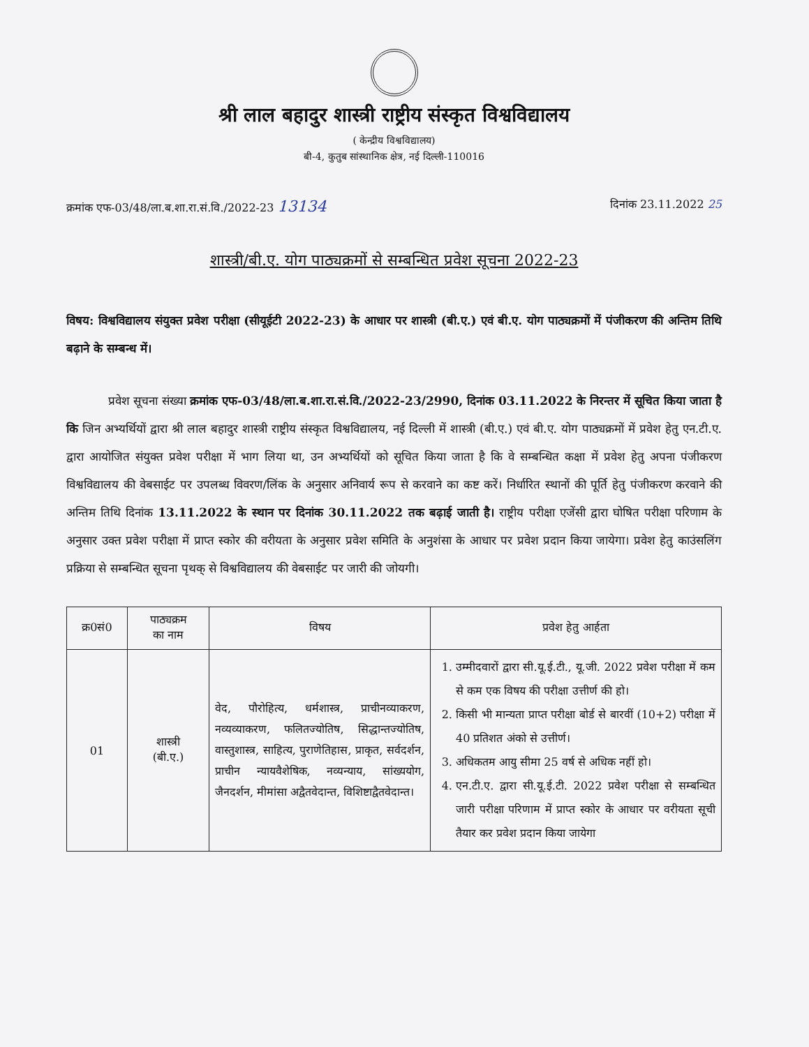श्री लाल बहादुर शास्त्री राष्ट्रीय संस्कृत विश्वविद्यालय
( केन्द्रीय विश्वविद्यालय)
बी-4, कुतुब सांस्थानिक क्षेत्र, नई दिल्ली-110016
क्रमांक एफ-03/48/ला.ब.शा.रा.सं.वि./2022-23 13134 दिनांक 23.11.2022 25
शास्त्री/बी.ए. योग पाठ्यक्रमों से सम्बन्धित प्रवेश सूचना 2022-23
विषय: विश्वविद्यालय संयुक्त प्रवेश परीक्षा (सीयूईटी 2022-23) के आधार पर शास्त्री (बी.ए.) एवं बी.ए. योग पाठ्यक्रमों में पंजीकरण की अन्तिम तिथि बढ़ाने के सम्बन्ध में।
प्रवेश सूचना संख्या क्रमांक एफ-03/48/ला.ब.शा.रा.सं.वि./2022-23/2990, दिनांक 03.11.2022 के निरन्तर में सूचित किया जाता है कि जिन अभ्यर्थियों द्वारा श्री लाल बहादुर शास्त्री राष्ट्रीय संस्कृत विश्वविद्यालय, नई दिल्ली में शास्त्री (बी.ए.) एवं बी.ए. योग पाठ्यक्रमों में प्रवेश हेतु एन.टी.ए. द्वारा आयोजित संयुक्त प्रवेश परीक्षा में भाग लिया था, उन अभ्यर्थियों को सूचित किया जाता है कि वे सम्बन्धित कक्षा में प्रवेश हेतु अपना पंजीकरण विश्वविद्यालय की वेबसाईट पर उपलब्ध विवरण/लिंक के अनुसार अनिवार्य रूप से करवाने का कष्ट करें। निर्धारित स्थानों की पूर्ति हेतु पंजीकरण करवाने की अन्तिम तिथि दिनांक 13.11.2022 के स्थान पर दिनांक 30.11.2022 तक बढ़ाई जाती है। राष्ट्रीय परीक्षा एजेंसी द्वारा घोषित परीक्षा परिणाम के अनुसार उक्त प्रवेश परीक्षा में प्राप्त स्कोर की वरीयता के अनुसार प्रवेश समिति के अनुशंसा के आधार पर प्रवेश प्रदान किया जायेगा। प्रवेश हेतु काउंसलिंग प्रक्रिया से सम्बन्धित सूचना पृथक् से विश्वविद्यालय की वेबसाईट पर जारी की जोयगी।
| क्र0सं0 | पाठ्यक्रम का नाम | विषय | प्रवेश हेतु आर्हता |
| --- | --- | --- | --- |
| 01 | शास्त्री (बी.ए.) | वेद, पौरोहित्य, धर्मशास्त्र, प्राचीनव्याकरण, नव्यव्याकरण, फलितज्योतिष, सिद्धान्तज्योतिष, वास्तुशास्त्र, साहित्य, पुराणेतिहास, प्राकृत, सर्वदर्शन, प्राचीन न्यायवैशेषिक, नव्यन्याय, सांख्ययोग, जैनदर्शन, मीमांसा अद्वैतवेदान्त, विशिष्टाद्वैतवेदान्त। | 1. उम्मीदवारों द्वारा सी.यू.ई.टी., यू.जी. 2022 प्रवेश परीक्षा में कम से कम एक विषय की परीक्षा उत्तीर्ण की हो। 2. किसी भी मान्यता प्राप्त परीक्षा बोर्ड से बारवीं (10+2) परीक्षा में 40 प्रतिशत अंको से उत्तीर्ण। 3. अधिकतम आयु सीमा 25 वर्ष से अधिक नहीं हो। 4. एन.टी.ए. द्वारा सी.यू.ई.टी. 2022 प्रवेश परीक्षा से सम्बन्धित जारी परीक्षा परिणाम में प्राप्त स्कोर के आधार पर वरीयता सूची तैयार कर प्रवेश प्रदान किया जायेगा |